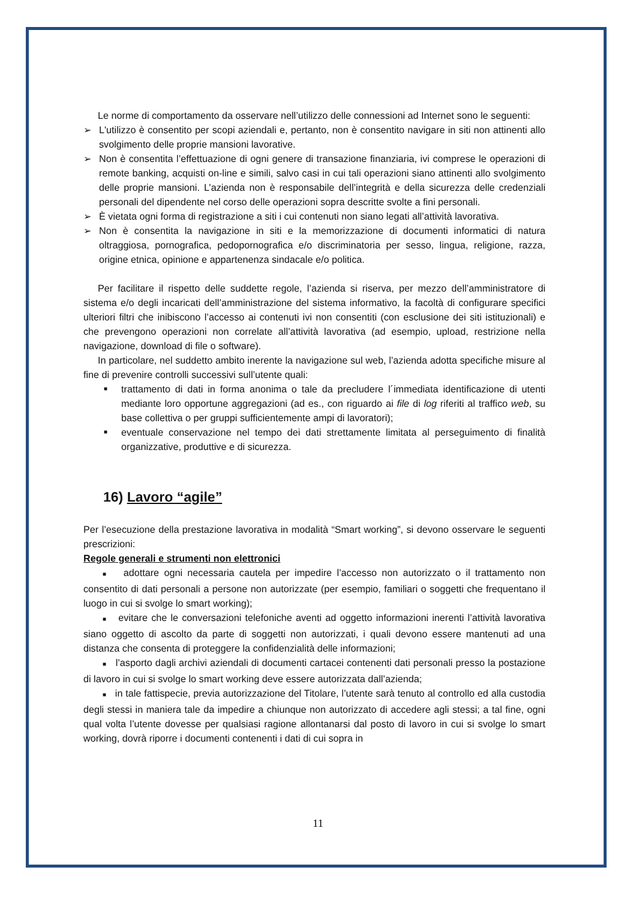Le norme di comportamento da osservare nell’utilizzo delle connessioni ad Internet sono le seguenti:
➢ L'utilizzo è consentito per scopi aziendali e, pertanto, non è consentito navigare in siti non attinenti allo svolgimento delle proprie mansioni lavorative.
➢ Non è consentita l’effettuazione di ogni genere di transazione finanziaria, ivi comprese le operazioni di remote banking, acquisti on-line e simili, salvo casi in cui tali operazioni siano attinenti allo svolgimento delle proprie mansioni. L’azienda non è responsabile dell’integrità e della sicurezza delle credenziali personali del dipendente nel corso delle operazioni sopra descritte svolte a fini personali.
➢ È vietata ogni forma di registrazione a siti i cui contenuti non siano legati all’attività lavorativa.
➢ Non è consentita la navigazione in siti e la memorizzazione di documenti informatici di natura oltraggiosa, pornografica, pedopornografica e/o discriminatoria per sesso, lingua, religione, razza, origine etnica, opinione e appartenenza sindacale e/o politica.
Per facilitare il rispetto delle suddette regole, l’azienda si riserva, per mezzo dell’amministratore di sistema e/o degli incaricati dell’amministrazione del sistema informativo, la facoltà di configurare specifici ulteriori filtri che inibiscono l’accesso ai contenuti ivi non consentiti (con esclusione dei siti istituzionali) e che prevengono operazioni non correlate all’attività lavorativa (ad esempio, upload, restrizione nella navigazione, download di file o software).
In particolare, nel suddetto ambito inerente la navigazione sul web, l’azienda adotta specifiche misure al fine di prevenire controlli successivi sull’utente quali:
■ trattamento di dati in forma anonima o tale da precludere l´immediata identificazione di utenti mediante loro opportune aggregazioni (ad es., con riguardo ai file di log riferiti al traffico web, su base collettiva o per gruppi sufficientemente ampi di lavoratori);
■ eventuale conservazione nel tempo dei dati strettamente limitata al perseguimento di finalità organizzative, produttive e di sicurezza.
16) Lavoro “agile”
Per l’esecuzione della prestazione lavorativa in modalità “Smart working”, si devono osservare le seguenti prescrizioni:
Regole generali e strumenti non elettronici
■ adottare ogni necessaria cautela per impedire l’accesso non autorizzato o il trattamento non consentito di dati personali a persone non autorizzate (per esempio, familiari o soggetti che frequentano il luogo in cui si svolge lo smart working);
■ evitare che le conversazioni telefoniche aventi ad oggetto informazioni inerenti l’attività lavorativa siano oggetto di ascolto da parte di soggetti non autorizzati, i quali devono essere mantenuti ad una distanza che consenta di proteggere la confidenzialità delle informazioni;
■ l’asporto dagli archivi aziendali di documenti cartacei contenenti dati personali presso la postazione di lavoro in cui si svolge lo smart working deve essere autorizzata dall’azienda;
■ in tale fattispecie, previa autorizzazione del Titolare, l’utente sarà tenuto al controllo ed alla custodia degli stessi in maniera tale da impedire a chiunque non autorizzato di accedere agli stessi; a tal fine, ogni qual volta l’utente dovesse per qualsiasi ragione allontanarsi dal posto di lavoro in cui si svolge lo smart working, dovrà riporre i documenti contenenti i dati di cui sopra in
11